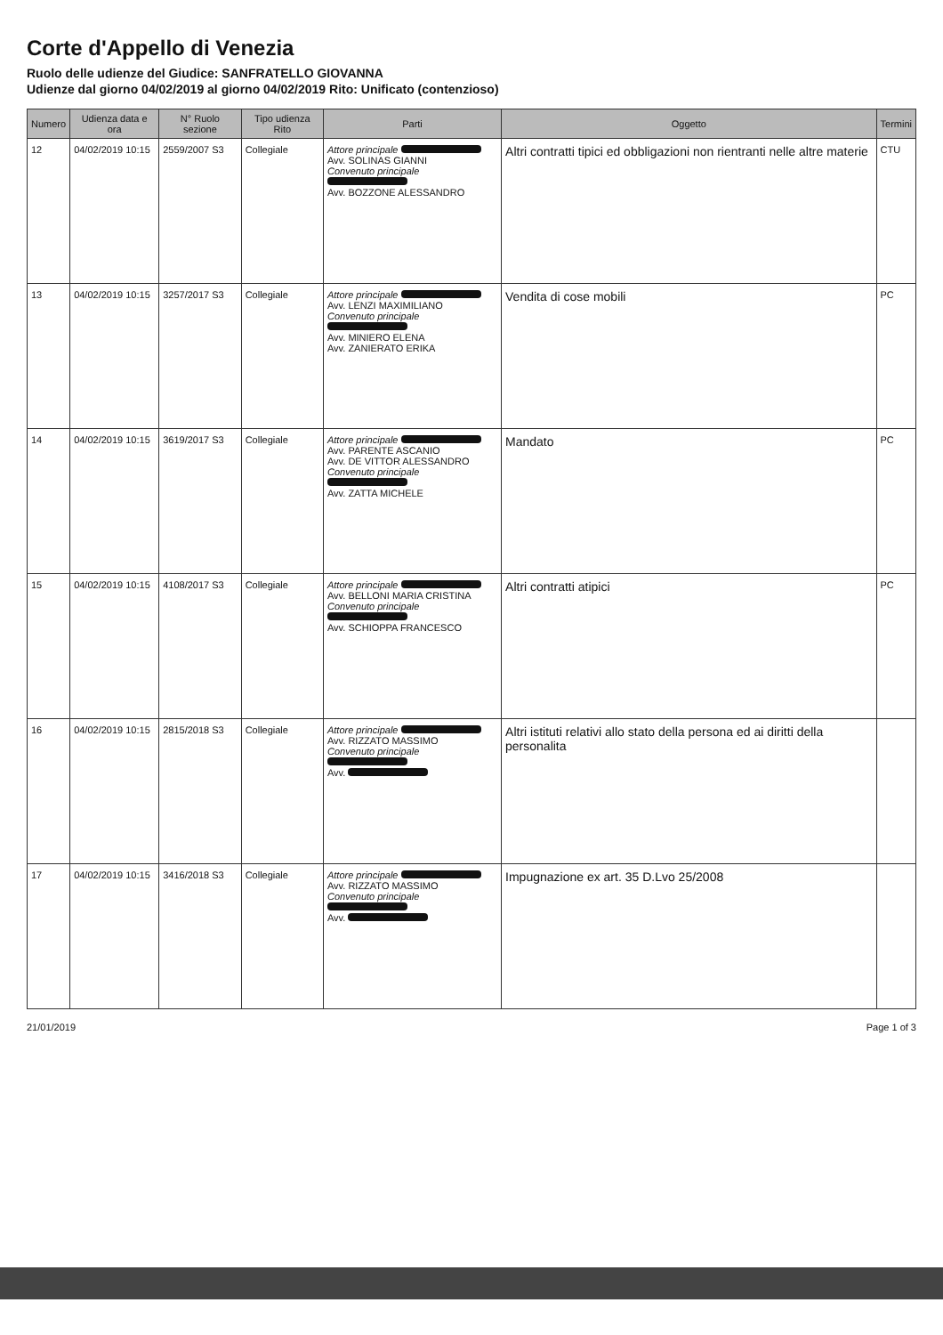Corte d'Appello di Venezia
Ruolo delle udienze del Giudice: SANFRATELLO GIOVANNA
Udienze dal giorno 04/02/2019 al giorno 04/02/2019 Rito: Unificato (contenzioso)
| Numero | Udienza data e ora | N° Ruolo sezione | Tipo udienza Rito | Parti | Oggetto | Termini |
| --- | --- | --- | --- | --- | --- | --- |
| 12 | 04/02/2019 10:15 | 2559/2007 S3 | Collegiale | Attore principale Avv. SOLINAS GIANNI Convenuto principale Avv. BOZZONE ALESSANDRO | Altri contratti tipici ed obbligazioni non rientranti nelle altre materie | CTU |
| 13 | 04/02/2019 10:15 | 3257/2017 S3 | Collegiale | Attore principale Avv. LENZI MAXIMILIANO Convenuto principale Avv. MINIERO ELENA Avv. ZANIERATO ERIKA | Vendita di cose mobili | PC |
| 14 | 04/02/2019 10:15 | 3619/2017 S3 | Collegiale | Attore principale Avv. PARENTE ASCANIO Avv. DE VITTOR ALESSANDRO Convenuto principale Avv. ZATTA MICHELE | Mandato | PC |
| 15 | 04/02/2019 10:15 | 4108/2017 S3 | Collegiale | Attore principale Avv. BELLONI MARIA CRISTINA Convenuto principale Avv. SCHIOPPA FRANCESCO | Altri contratti atipici | PC |
| 16 | 04/02/2019 10:15 | 2815/2018 S3 | Collegiale | Attore principale Avv. RIZZATO MASSIMO Convenuto principale Avv. | Altri istituti relativi allo stato della persona ed ai diritti della personalita | |
| 17 | 04/02/2019 10:15 | 3416/2018 S3 | Collegiale | Attore principale Avv. RIZZATO MASSIMO Convenuto principale Avv. | Impugnazione ex art. 35 D.Lvo 25/2008 | |
21/01/2019 Page 1 of 3